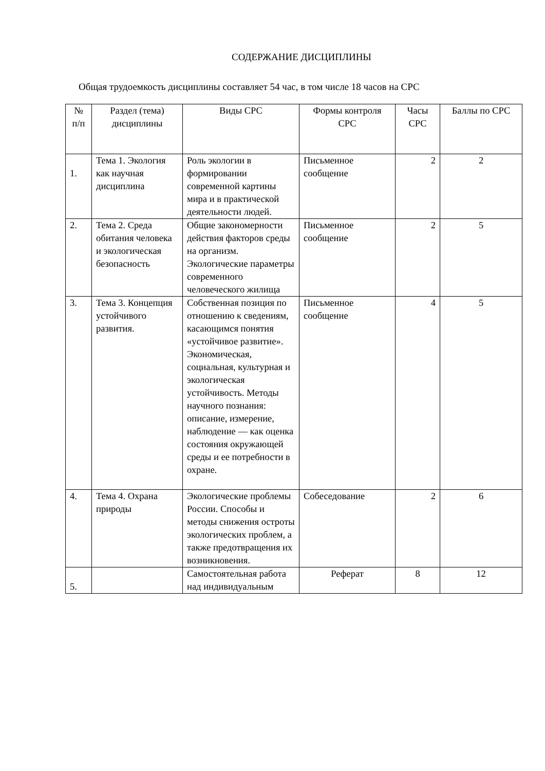СОДЕРЖАНИЕ ДИСЦИПЛИНЫ
Общая трудоемкость дисциплины составляет 54 час, в том числе 18 часов на СРС
| № п/п | Раздел (тема) дисциплины | Виды СРС | Формы контроля СРС | Часы СРС | Баллы по СРС |
| --- | --- | --- | --- | --- | --- |
| 1. | Тема 1. Экология как научная дисциплина | Роль экологии в формировании современной картины мира и в практической деятельности людей. | Письменное сообщение | 2 | 2 |
| 2. | Тема 2. Среда обитания человека и экологическая безопасность | Общие закономерности действия факторов среды на организм. Экологические параметры современного человеческого жилища | Письменное сообщение | 2 | 5 |
| 3. | Тема 3. Концепция устойчивого развития. | Собственная позиция по отношению к сведениям, касающимся понятия «устойчивое развитие». Экономическая, социальная, культурная и экологическая устойчивость. Методы научного познания: описание, измерение, наблюдение — как оценка состояния окружающей среды и ее потребности в охране. | Письменное сообщение | 4 | 5 |
| 4. | Тема 4. Охрана природы | Экологические проблемы России. Способы и методы снижения остроты экологических проблем, а также предотвращения их возникновения. | Собеседование | 2 | 6 |
| 5. | | Самостоятельная работа над индивидуальным | Реферат | 8 | 12 |